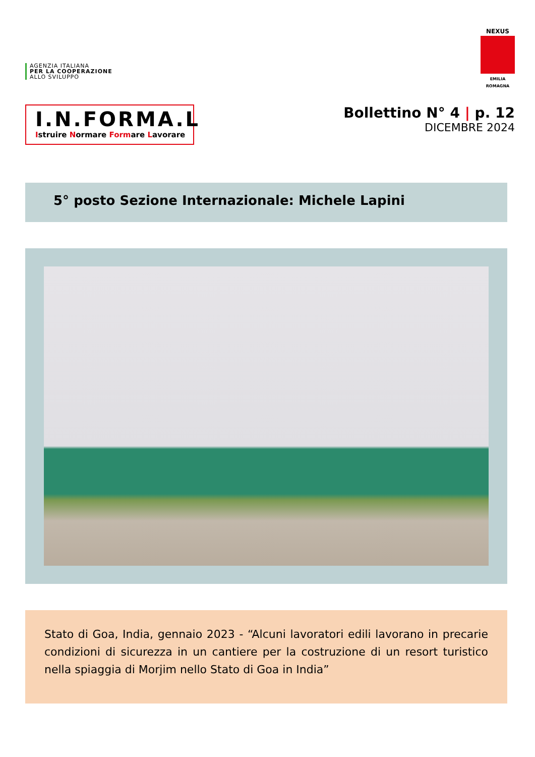AGENZIA ITALIANA
PER LA COOPERAZIONE
ALLO SVILUPPO
NEXUS
EMILIA ROMAGNA
I.N.FORMA.L
Istruire Normare Formare Lavorare
Bollettino N° 4 | p. 12
DICEMBRE 2024
5° posto Sezione Internazionale: Michele Lapini
Stato di Goa, India, gennaio 2023 - “Alcuni lavoratori edili lavorano in precarie condizioni di sicurezza in un cantiere per la costruzione di un resort turistico nella spiaggia di Morjim nello Stato di Goa in India”